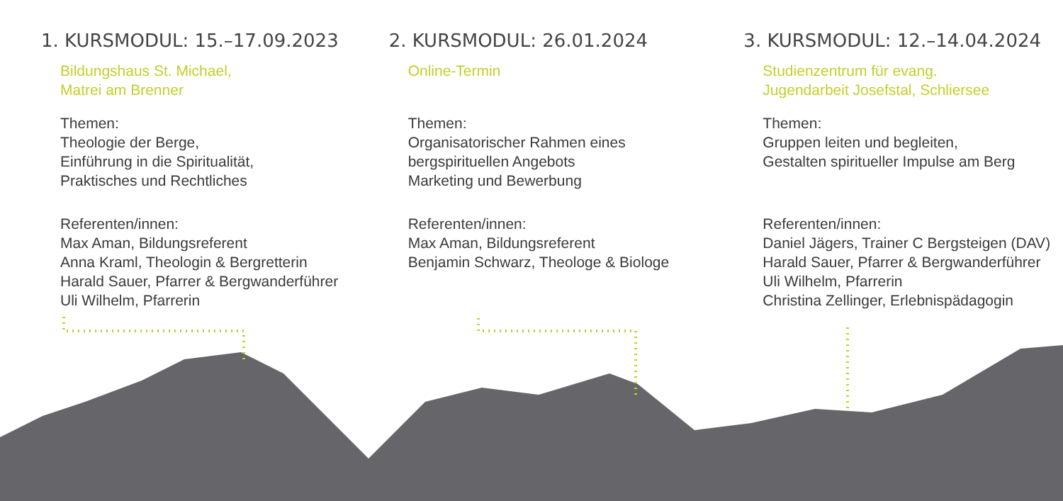1. KURSMODUL: 15.–17.09.2023
Bildungshaus St. Michael,
Matrei am Brenner
Themen:
Theologie der Berge,
Einführung in die Spiritualität,
Praktisches und Rechtliches
Referenten/innen:
Max Aman, Bildungsreferent
Anna Kraml, Theologin & Bergretterin
Harald Sauer, Pfarrer & Bergwanderführer
Uli Wilhelm, Pfarrerin
2. KURSMODUL: 26.01.2024
Online-Termin
Themen:
Organisatorischer Rahmen eines
bergspirituellen Angebots
Marketing und Bewerbung
Referenten/innen:
Max Aman, Bildungsreferent
Benjamin Schwarz, Theologe & Biologe
3. KURSMODUL: 12.–14.04.2024
Studienzentrum für evang.
Jugendarbeit Josefstal, Schliersee
Themen:
Gruppen leiten und begleiten,
Gestalten spiritueller Impulse am Berg
Referenten/innen:
Daniel Jägers, Trainer C Bergsteigen (DAV)
Harald Sauer, Pfarrer & Bergwanderführer
Uli Wilhelm, Pfarrerin
Christina Zellinger, Erlebnispädagogin